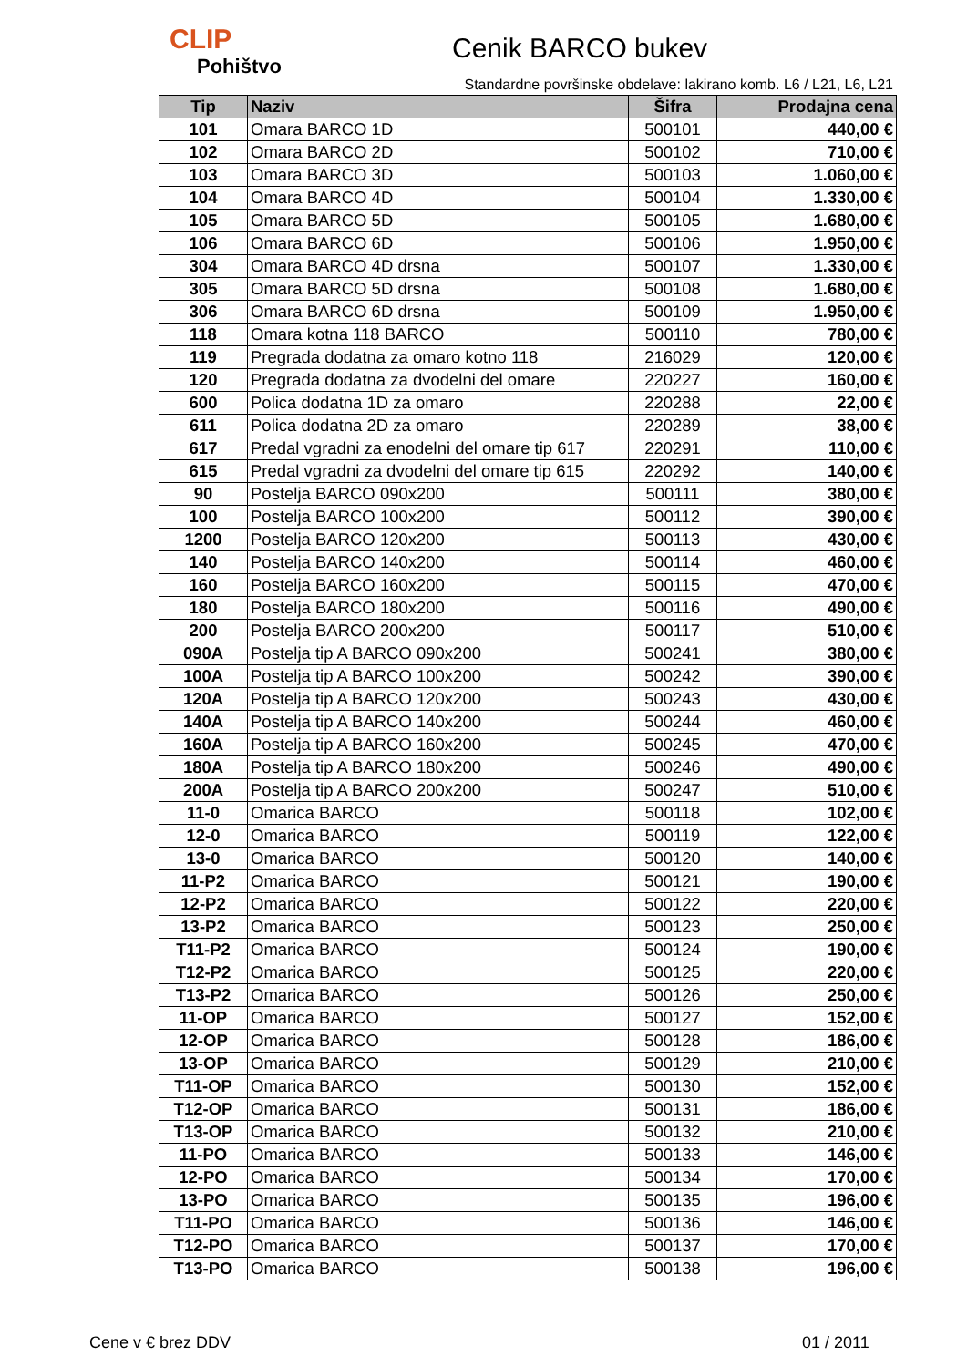CLIP
Pohištvo
Cenik BARCO bukev
Standardne površinske obdelave: lakirano komb. L6 / L21, L6, L21
| Tip | Naziv | Šifra | Prodajna cena |
| --- | --- | --- | --- |
| 101 | Omara BARCO 1D | 500101 | 440,00 € |
| 102 | Omara BARCO 2D | 500102 | 710,00 € |
| 103 | Omara BARCO 3D | 500103 | 1.060,00 € |
| 104 | Omara BARCO 4D | 500104 | 1.330,00 € |
| 105 | Omara BARCO 5D | 500105 | 1.680,00 € |
| 106 | Omara BARCO 6D | 500106 | 1.950,00 € |
| 304 | Omara BARCO 4D drsna | 500107 | 1.330,00 € |
| 305 | Omara BARCO 5D drsna | 500108 | 1.680,00 € |
| 306 | Omara BARCO 6D drsna | 500109 | 1.950,00 € |
| 118 | Omara kotna 118 BARCO | 500110 | 780,00 € |
| 119 | Pregrada dodatna za omaro kotno 118 | 216029 | 120,00 € |
| 120 | Pregrada dodatna za dvodelni del omare | 220227 | 160,00 € |
| 600 | Polica dodatna 1D za omaro | 220288 | 22,00 € |
| 611 | Polica dodatna 2D za omaro | 220289 | 38,00 € |
| 617 | Predal vgradni za enodelni del omare tip 617 | 220291 | 110,00 € |
| 615 | Predal vgradni za dvodelni del omare tip 615 | 220292 | 140,00 € |
| 90 | Postelja BARCO 090x200 | 500111 | 380,00 € |
| 100 | Postelja BARCO 100x200 | 500112 | 390,00 € |
| 1200 | Postelja BARCO 120x200 | 500113 | 430,00 € |
| 140 | Postelja BARCO 140x200 | 500114 | 460,00 € |
| 160 | Postelja BARCO 160x200 | 500115 | 470,00 € |
| 180 | Postelja BARCO 180x200 | 500116 | 490,00 € |
| 200 | Postelja BARCO 200x200 | 500117 | 510,00 € |
| 090A | Postelja tip A BARCO 090x200 | 500241 | 380,00 € |
| 100A | Postelja tip A BARCO 100x200 | 500242 | 390,00 € |
| 120A | Postelja tip A BARCO 120x200 | 500243 | 430,00 € |
| 140A | Postelja tip A BARCO 140x200 | 500244 | 460,00 € |
| 160A | Postelja tip A BARCO 160x200 | 500245 | 470,00 € |
| 180A | Postelja tip A BARCO 180x200 | 500246 | 490,00 € |
| 200A | Postelja tip A BARCO 200x200 | 500247 | 510,00 € |
| 11-0 | Omarica BARCO | 500118 | 102,00 € |
| 12-0 | Omarica BARCO | 500119 | 122,00 € |
| 13-0 | Omarica BARCO | 500120 | 140,00 € |
| 11-P2 | Omarica BARCO | 500121 | 190,00 € |
| 12-P2 | Omarica BARCO | 500122 | 220,00 € |
| 13-P2 | Omarica BARCO | 500123 | 250,00 € |
| T11-P2 | Omarica BARCO | 500124 | 190,00 € |
| T12-P2 | Omarica BARCO | 500125 | 220,00 € |
| T13-P2 | Omarica BARCO | 500126 | 250,00 € |
| 11-OP | Omarica BARCO | 500127 | 152,00 € |
| 12-OP | Omarica BARCO | 500128 | 186,00 € |
| 13-OP | Omarica BARCO | 500129 | 210,00 € |
| T11-OP | Omarica BARCO | 500130 | 152,00 € |
| T12-OP | Omarica BARCO | 500131 | 186,00 € |
| T13-OP | Omarica BARCO | 500132 | 210,00 € |
| 11-PO | Omarica BARCO | 500133 | 146,00 € |
| 12-PO | Omarica BARCO | 500134 | 170,00 € |
| 13-PO | Omarica BARCO | 500135 | 196,00 € |
| T11-PO | Omarica BARCO | 500136 | 146,00 € |
| T12-PO | Omarica BARCO | 500137 | 170,00 € |
| T13-PO | Omarica BARCO | 500138 | 196,00 € |
Cene v € brez DDV 01 / 2011